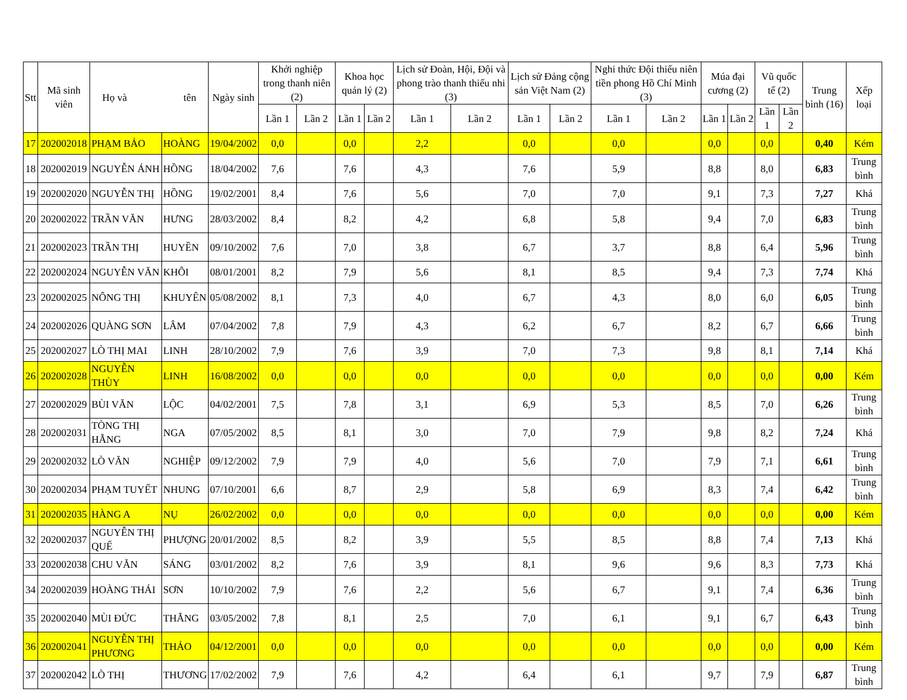| Stt | Mã sinh viên | Họ và tên | | Ngày sinh | Khởi nghiệp trong thanh niên (2) | | Khoa học quản lý (2) | | Lịch sử Đoàn, Hội, Đội và phong trào thanh thiếu nhi (3) | | Lịch sử Đảng cộng sản Việt Nam (2) | | Nghi thức Đội thiếu niên tiền phong Hồ Chí Minh (3) | | Múa đại cương (2) | | Vũ quốc tế (2) | | Trung bình (16) | Xếp loại |
| --- | --- | --- | --- | --- | --- | --- | --- | --- | --- | --- | --- | --- | --- | --- | --- | --- | --- | --- | --- | --- |
| | | | | | Lần 1 | Lần 2 | Lần 1 | Lần 2 | Lần 1 | Lần 2 | Lần 1 | Lần 2 | Lần 1 | Lần 2 | Lần 1 | Lần 2 | Lần 1 | Lần 2 | | |
| 17 | 202002018 | PHẠM BẢO | HOÀNG | 19/04/2002 | 0,0 | | 0,0 | | 2,2 | | 0,0 | | 0,0 | | 0,0 | | 0,0 | | 0,40 | Kém |
| 18 | 202002019 | NGUYỄN ÁNH | HỒNG | 18/04/2002 | 7,6 | | 7,6 | | 4,3 | | 7,6 | | 5,9 | | 8,8 | | 8,0 | | 6,83 | Trung bình |
| 19 | 202002020 | NGUYỄN THỊ | HỒNG | 19/02/2001 | 8,4 | | 7,6 | | 5,6 | | 7,0 | | 7,0 | | 9,1 | | 7,3 | | 7,27 | Khá |
| 20 | 202002022 | TRẦN VĂN | HƯNG | 28/03/2002 | 8,4 | | 8,2 | | 4,2 | | 6,8 | | 5,8 | | 9,4 | | 7,0 | | 6,83 | Trung bình |
| 21 | 202002023 | TRẦN THỊ | HUYỀN | 09/10/2002 | 7,6 | | 7,0 | | 3,8 | | 6,7 | | 3,7 | | 8,8 | | 6,4 | | 5,96 | Trung bình |
| 22 | 202002024 | NGUYỄN VĂN | KHÔI | 08/01/2001 | 8,2 | | 7,9 | | 5,6 | | 8,1 | | 8,5 | | 9,4 | | 7,3 | | 7,74 | Khá |
| 23 | 202002025 | NÔNG THỊ | KHUYÊN | 05/08/2002 | 8,1 | | 7,3 | | 4,0 | | 6,7 | | 4,3 | | 8,0 | | 6,0 | | 6,05 | Trung bình |
| 24 | 202002026 | QUÀNG SƠN | LÂM | 07/04/2002 | 7,8 | | 7,9 | | 4,3 | | 6,2 | | 6,7 | | 8,2 | | 6,7 | | 6,66 | Trung bình |
| 25 | 202002027 | LÒ THỊ MAI | LINH | 28/10/2002 | 7,9 | | 7,6 | | 3,9 | | 7,0 | | 7,3 | | 9,8 | | 8,1 | | 7,14 | Khá |
| 26 | 202002028 | NGUYỄN THÙY | LINH | 16/08/2002 | 0,0 | | 0,0 | | 0,0 | | 0,0 | | 0,0 | | 0,0 | | 0,0 | | 0,00 | Kém |
| 27 | 202002029 | BÙI VĂN | LỘC | 04/02/2001 | 7,5 | | 7,8 | | 3,1 | | 6,9 | | 5,3 | | 8,5 | | 7,0 | | 6,26 | Trung bình |
| 28 | 202002031 | TÒNG THỊ HẰNG | NGA | 07/05/2002 | 8,5 | | 8,1 | | 3,0 | | 7,0 | | 7,9 | | 9,8 | | 8,2 | | 7,24 | Khá |
| 29 | 202002032 | LÒ VĂN | NGHIỆP | 09/12/2002 | 7,9 | | 7,9 | | 4,0 | | 5,6 | | 7,0 | | 7,9 | | 7,1 | | 6,61 | Trung bình |
| 30 | 202002034 | PHẠM TUYẾT | NHUNG | 07/10/2001 | 6,6 | | 8,7 | | 2,9 | | 5,8 | | 6,9 | | 8,3 | | 7,4 | | 6,42 | Trung bình |
| 31 | 202002035 | HÀNG A | NỤ | 26/02/2002 | 0,0 | | 0,0 | | 0,0 | | 0,0 | | 0,0 | | 0,0 | | 0,0 | | 0,00 | Kém |
| 32 | 202002037 | NGUYỄN THỊ QUẾ | PHƯỢNG | 20/01/2002 | 8,5 | | 8,2 | | 3,9 | | 5,5 | | 8,5 | | 8,8 | | 7,4 | | 7,13 | Khá |
| 33 | 202002038 | CHU VĂN | SÁNG | 03/01/2002 | 8,2 | | 7,6 | | 3,9 | | 8,1 | | 9,6 | | 9,6 | | 8,3 | | 7,73 | Khá |
| 34 | 202002039 | HOÀNG THÁI | SƠN | 10/10/2002 | 7,9 | | 7,6 | | 2,2 | | 5,6 | | 6,7 | | 9,1 | | 7,4 | | 6,36 | Trung bình |
| 35 | 202002040 | MÙI ĐỨC | THẮNG | 03/05/2002 | 7,8 | | 8,1 | | 2,5 | | 7,0 | | 6,1 | | 9,1 | | 6,7 | | 6,43 | Trung bình |
| 36 | 202002041 | NGUYỄN THỊ PHƯƠNG | THẢO | 04/12/2001 | 0,0 | | 0,0 | | 0,0 | | 0,0 | | 0,0 | | 0,0 | | 0,0 | | 0,00 | Kém |
| 37 | 202002042 | LÒ THỊ | THƯƠNG | 17/02/2002 | 7,9 | | 7,6 | | 4,2 | | 6,4 | | 6,1 | | 9,7 | | 7,9 | | 6,87 | Trung bình |